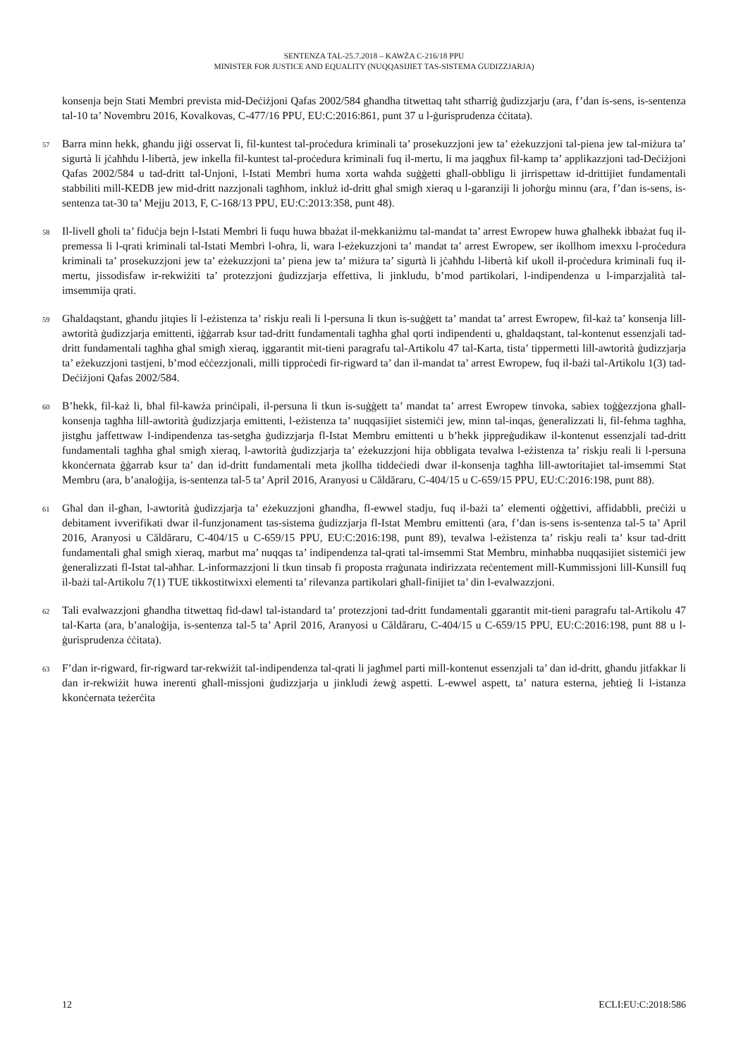SENTENZA TAL-25.7.2018 – KAWŻA C-216/18 PPU
MINISTER FOR JUSTICE AND EQUALITY (NUQQASIJIET TAS-SISTEMA ĠUDIZZJARJA)
konsenja bejn Stati Membri prevista mid-Deċiżjoni Qafas 2002/584 għandha titwettaq taħt stħarriġ ġudizzjarju (ara, f’dan is-sens, is-sentenza tal-10 ta’ Novembru 2016, Kovalkovas, C-477/16 PPU, EU:C:2016:861, punt 37 u l-ġurisprudenza ċċitata).
57 Barra minn hekk, għandu jiġi osservat li, fil-kuntest tal-proċedura kriminali ta’ prosekuzzjoni jew ta’ eżekuzzjoni tal-piena jew tal-miżura ta’ sigurtà li jċaħħdu l-libertà, jew inkella fil-kuntest tal-proċedura kriminali fuq il-mertu, li ma jaqgħux fil-kamp ta’ applikazzjoni tad-Deċiżjoni Qafas 2002/584 u tad-dritt tal-Unjoni, l-Istati Membri huma xorta waħda suġġetti għall-obbligu li jirrispettaw id-drittijiet fundamentali stabbiliti mill-KEDB jew mid-dritt nazzjonali tagħhom, inkluż id-dritt għal smigħ xieraq u l-garanziji li joħorġu minnu (ara, f’dan is-sens, is-sentenza tat-30 ta’ Mejju 2013, F, C-168/13 PPU, EU:C:2013:358, punt 48).
58 Il-livell għoli ta’ fiduċja bejn l-Istati Membri li fuqu huwa bbażat il-mekkaniżmu tal-mandat ta’ arrest Ewropew huwa għalhekk ibbażat fuq il-premessa li l-qrati kriminali tal-Istati Membri l-oħra, li, wara l-eżekuzzjoni ta’ mandat ta’ arrest Ewropew, ser ikollhom imexxu l-proċedura kriminali ta’ prosekuzzjoni jew ta’ eżekuzzjoni ta’ piena jew ta’ miżura ta’ sigurtà li jċaħħdu l-libertà kif ukoll il-proċedura kriminali fuq il-mertu, jissodisfaw ir-rekwiżiti ta’ protezzjoni ġudizzjarja effettiva, li jinkludu, b’mod partikolari, l-indipendenza u l-imparzjalità tal-imsemmija qrati.
59 Għaldaqstant, għandu jitqies li l-eżistenza ta’ riskju reali li l-persuna li tkun is-suġġett ta’ mandat ta’ arrest Ewropew, fil-każ ta’ konsenja lill-awtorità ġudizzjarja emittenti, iġġarrab ksur tad-dritt fundamentali tagħha għal qorti indipendenti u, għaldaqstant, tal-kontenut essenzjali tad-dritt fundamentali tagħha għal smigħ xieraq, iggarantit mit-tieni paragrafu tal-Artikolu 47 tal-Karta, tista’ tippermetti lill-awtorità ġudizzjarja ta’ eżekuzzjoni tastjeni, b’mod eċċezzjonali, milli tipproċedi fir-rigward ta’ dan il-mandat ta’ arrest Ewropew, fuq il-bażi tal-Artikolu 1(3) tad-Deċiżjoni Qafas 2002/584.
60 B’hekk, fil-każ li, bħal fil-kawża prinċipali, il-persuna li tkun is-suġġett ta’ mandat ta’ arrest Ewropew tinvoka, sabiex toġġezzjona għall-konsenja tagħha lill-awtorità ġudizzjarja emittenti, l-eżistenza ta’ nuqqasijiet sistemiċi jew, minn tal-inqas, ġeneralizzati li, fil-fehma tagħha, jistgħu jaffettwaw l-indipendenza tas-setgħa ġudizzjarja fl-Istat Membru emittenti u b’hekk jippreġudikaw il-kontenut essenzjali tad-dritt fundamentali tagħha għal smigħ xieraq, l-awtorità ġudizzjarja ta’ eżekuzzjoni hija obbligata tevalwa l-eżistenza ta’ riskju reali li l-persuna kkonċernata ġġarrab ksur ta’ dan id-dritt fundamentali meta jkollha tiddeċiedi dwar il-konsenja tagħha lill-awtoritajiet tal-imsemmi Stat Membru (ara, b’analoġija, is-sentenza tal-5 ta’ April 2016, Aranyosi u Căldăraru, C-404/15 u C-659/15 PPU, EU:C:2016:198, punt 88).
61 Għal dan il-għan, l-awtorità ġudizzjarja ta’ eżekuzzjoni għandha, fl-ewwel stadju, fuq il-bażi ta’ elementi oġġettivi, affidabbli, preċiżi u debitament ivverifikati dwar il-funzjonament tas-sistema ġudizzjarja fl-Istat Membru emittenti (ara, f’dan is-sens is-sentenza tal-5 ta’ April 2016, Aranyosi u Căldăraru, C-404/15 u C-659/15 PPU, EU:C:2016:198, punt 89), tevalwa l-eżistenza ta’ riskju reali ta’ ksur tad-dritt fundamentali għal smigħ xieraq, marbut ma’ nuqqas ta’ indipendenza tal-qrati tal-imsemmi Stat Membru, minħabba nuqqasijiet sistemiċi jew ġeneralizzati fl-Istat tal-aħħar. L-informazzjoni li tkun tinsab fi proposta rraġunata indirizzata reċentement mill-Kummissjoni lill-Kunsill fuq il-bażi tal-Artikolu 7(1) TUE tikkostitwixxi elementi ta’ rilevanza partikolari għall-finijiet ta’ din l-evalwazzjoni.
62 Tali evalwazzjoni għandha titwettaq fid-dawl tal-istandard ta’ protezzjoni tad-dritt fundamentali ggarantit mit-tieni paragrafu tal-Artikolu 47 tal-Karta (ara, b’analoġija, is-sentenza tal-5 ta’ April 2016, Aranyosi u Căldăraru, C-404/15 u C-659/15 PPU, EU:C:2016:198, punt 88 u l-ġurisprudenza ċċitata).
63 F’dan ir-rigward, fir-rigward tar-rekwiżit tal-indipendenza tal-qrati li jagħmel parti mill-kontenut essenzjali ta’ dan id-dritt, għandu jitfakkar li dan ir-rekwiżit huwa inerenti għall-missjoni ġudizzjarja u jinkludi żewġ aspetti. L-ewwel aspett, ta’ natura esterna, jeħtieġ li l-istanza kkonċernata teżerċita
12 ECLI:EU:C:2018:586